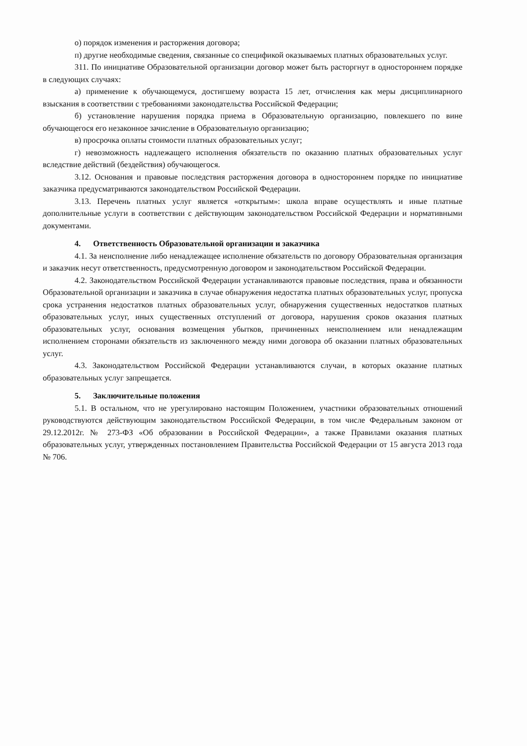о) порядок изменения и расторжения договора;
п) другие необходимые сведения, связанные со спецификой оказываемых платных образовательных услуг.
311. По инициативе Образовательной организации договор может быть расторгнут в одностороннем порядке в следующих случаях:
а) применение к обучающемуся, достигшему возраста 15 лет, отчисления как меры дисциплинарного взыскания в соответствии с требованиями законодательства Российской Федерации;
б) установление нарушения порядка приема в Образовательную организацию, повлекшего по вине обучающегося его незаконное зачисление в Образовательную организацию;
в) просрочка оплаты стоимости платных образовательных услуг;
г) невозможность надлежащего исполнения обязательств по оказанию платных образовательных услуг вследствие действий (бездействия) обучающегося.
3.12. Основания и правовые последствия расторжения договора в одностороннем порядке по инициативе заказчика предусматриваются законодательством Российской Федерации.
3.13. Перечень платных услуг является «открытым»: школа вправе осуществлять и иные платные дополнительные услуги в соответствии с действующим законодательством Российской Федерации и нормативными документами.
4. Ответственность Образовательной организации и заказчика
4.1. За неисполнение либо ненадлежащее исполнение обязательств по договору Образовательная организация и заказчик несут ответственность, предусмотренную договором и законодательством Российской Федерации.
4.2. Законодательством Российской Федерации устанавливаются правовые последствия, права и обязанности Образовательной организации и заказчика в случае обнаружения недостатка платных образовательных услуг, пропуска срока устранения недостатков платных образовательных услуг, обнаружения существенных недостатков платных образовательных услуг, иных существенных отступлений от договора, нарушения сроков оказания платных образовательных услуг, основания возмещения убытков, причиненных неисполнением или ненадлежащим исполнением сторонами обязательств из заключенного между ними договора об оказании платных образовательных услуг.
4.3. Законодательством Российской Федерации устанавливаются случаи, в которых оказание платных образовательных услуг запрещается.
5. Заключительные положения
5.1. В остальном, что не урегулировано настоящим Положением, участники образовательных отношений руководствуются действующим законодательством Российской Федерации, в том числе Федеральным законом от 29.12.2012г. № 273-ФЗ «Об образовании в Российской Федерации», а также Правилами оказания платных образовательных услуг, утвержденных постановлением Правительства Российской Федерации от 15 августа 2013 года № 706.